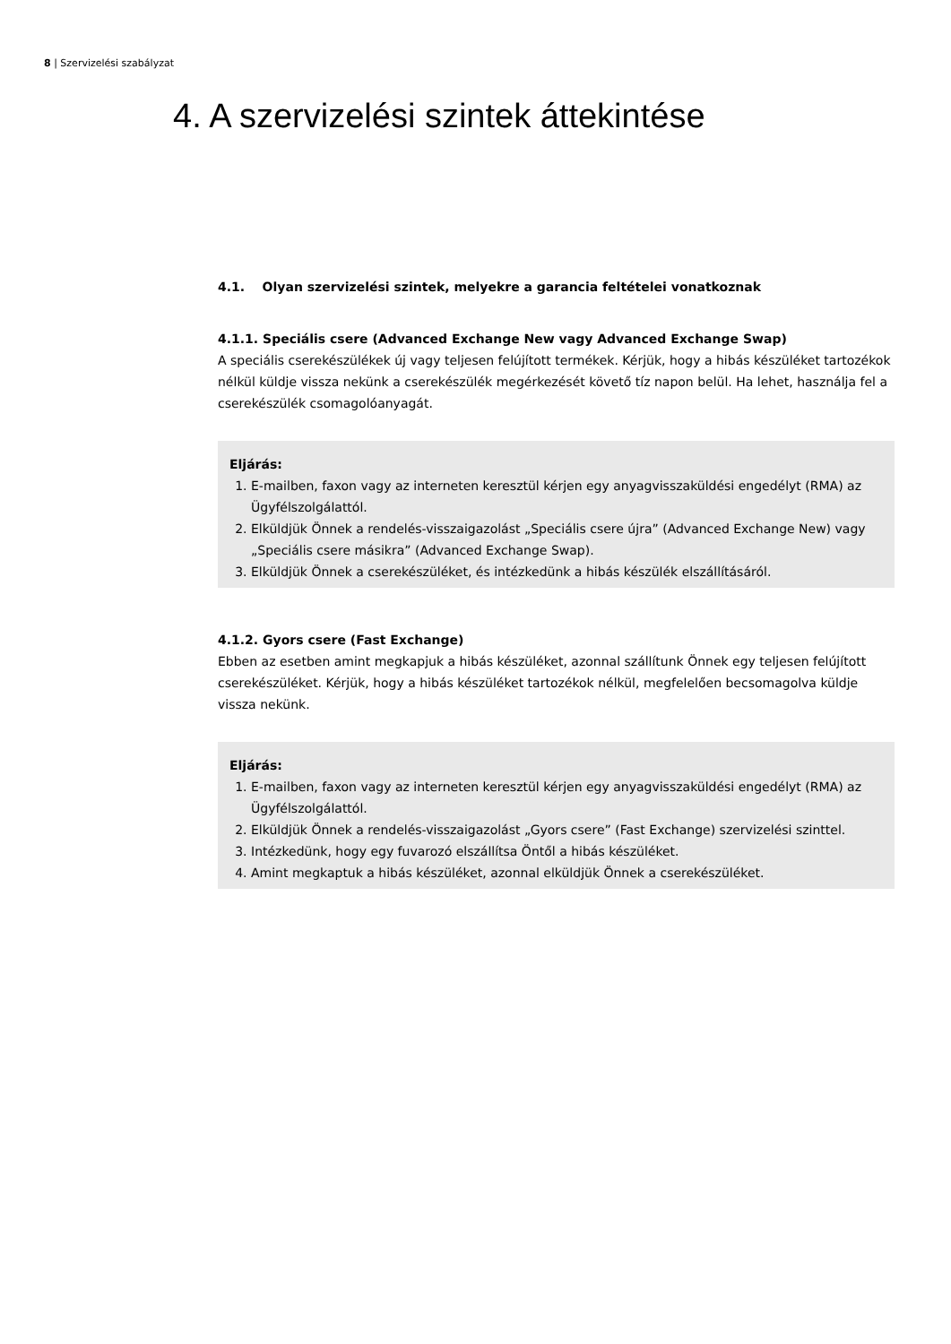8 | Szervizelési szabályzat
4. A szervizelési szintek áttekintése
4.1. Olyan szervizelési szintek, melyekre a garancia feltételei vonatkoznak
4.1.1. Speciális csere (Advanced Exchange New vagy Advanced Exchange Swap)
A speciális cserekészülékek új vagy teljesen felújított termékek. Kérjük, hogy a hibás készüléket tartozékok nélkül küldje vissza nekünk a cserekészülék megérkezését követő tíz napon belül. Ha lehet, használja fel a cserekészülék csomagolóanyagát.
Eljárás:
1. E-mailben, faxon vagy az interneten keresztül kérjen egy anyagvisszaküldési engedélyt (RMA) az Ügyfélszolgálattól.
2. Elküldjük Önnek a rendelés-visszaigazolást „Speciális csere újra” (Advanced Exchange New) vagy „Speciális csere másikra” (Advanced Exchange Swap).
3. Elküldjük Önnek a cserekészüléket, és intézkedünk a hibás készülék elszállításáról.
4.1.2. Gyors csere (Fast Exchange)
Ebben az esetben amint megkapjuk a hibás készüléket, azonnal szállítunk Önnek egy teljesen felújított cserekészüléket. Kérjük, hogy a hibás készüléket tartozékok nélkül, megfelelően becsomagolva küldje vissza nekünk.
Eljárás:
1. E-mailben, faxon vagy az interneten keresztül kérjen egy anyagvisszaküldési engedélyt (RMA) az Ügyfélszolgálattól.
2. Elküldjük Önnek a rendelés-visszaigazolást „Gyors csere” (Fast Exchange) szervizelési szinttel.
3. Intézkedünk, hogy egy fuvarozó elszállítsa Öntől a hibás készüléket.
4. Amint megkaptuk a hibás készüléket, azonnal elküldjük Önnek a cserekészüléket.